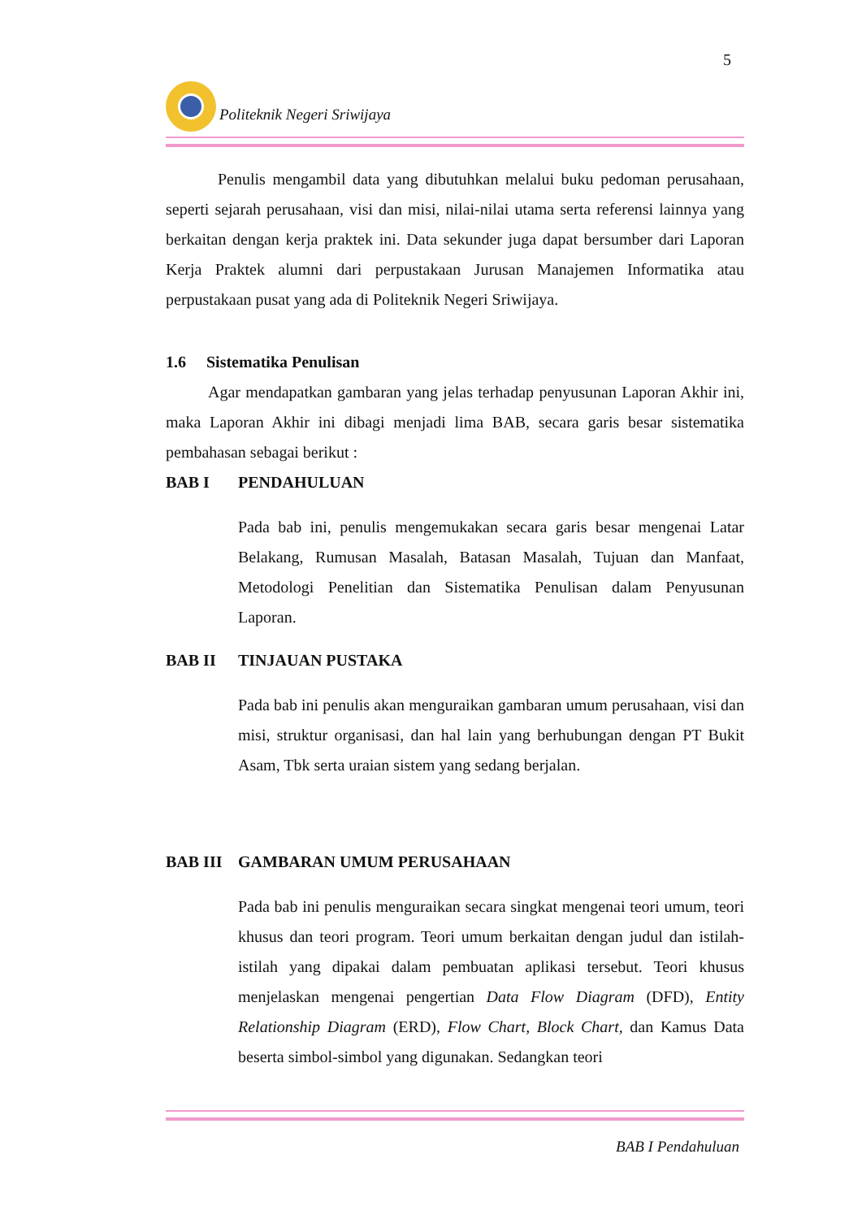5
Politeknik Negeri Sriwijaya
Penulis mengambil data yang dibutuhkan melalui buku pedoman perusahaan, seperti sejarah perusahaan, visi dan misi, nilai-nilai utama serta referensi lainnya yang berkaitan dengan kerja praktek ini. Data sekunder juga dapat bersumber dari Laporan Kerja Praktek alumni dari perpustakaan Jurusan Manajemen Informatika atau perpustakaan pusat yang ada di Politeknik Negeri Sriwijaya.
1.6 Sistematika Penulisan
Agar mendapatkan gambaran yang jelas terhadap penyusunan Laporan Akhir ini, maka Laporan Akhir ini dibagi menjadi lima BAB, secara garis besar sistematika pembahasan sebagai berikut :
BAB I PENDAHULUAN
Pada bab ini, penulis mengemukakan secara garis besar mengenai Latar Belakang, Rumusan Masalah, Batasan Masalah, Tujuan dan Manfaat, Metodologi Penelitian dan Sistematika Penulisan dalam Penyusunan Laporan.
BAB II TINJAUAN PUSTAKA
Pada bab ini penulis akan menguraikan gambaran umum perusahaan, visi dan misi, struktur organisasi, dan hal lain yang berhubungan dengan PT Bukit Asam, Tbk serta uraian sistem yang sedang berjalan.
BAB III GAMBARAN UMUM PERUSAHAAN
Pada bab ini penulis menguraikan secara singkat mengenai teori umum, teori khusus dan teori program. Teori umum berkaitan dengan judul dan istilah-istilah yang dipakai dalam pembuatan aplikasi tersebut. Teori khusus menjelaskan mengenai pengertian Data Flow Diagram (DFD), Entity Relationship Diagram (ERD), Flow Chart, Block Chart, dan Kamus Data beserta simbol-simbol yang digunakan. Sedangkan teori
BAB I Pendahuluan